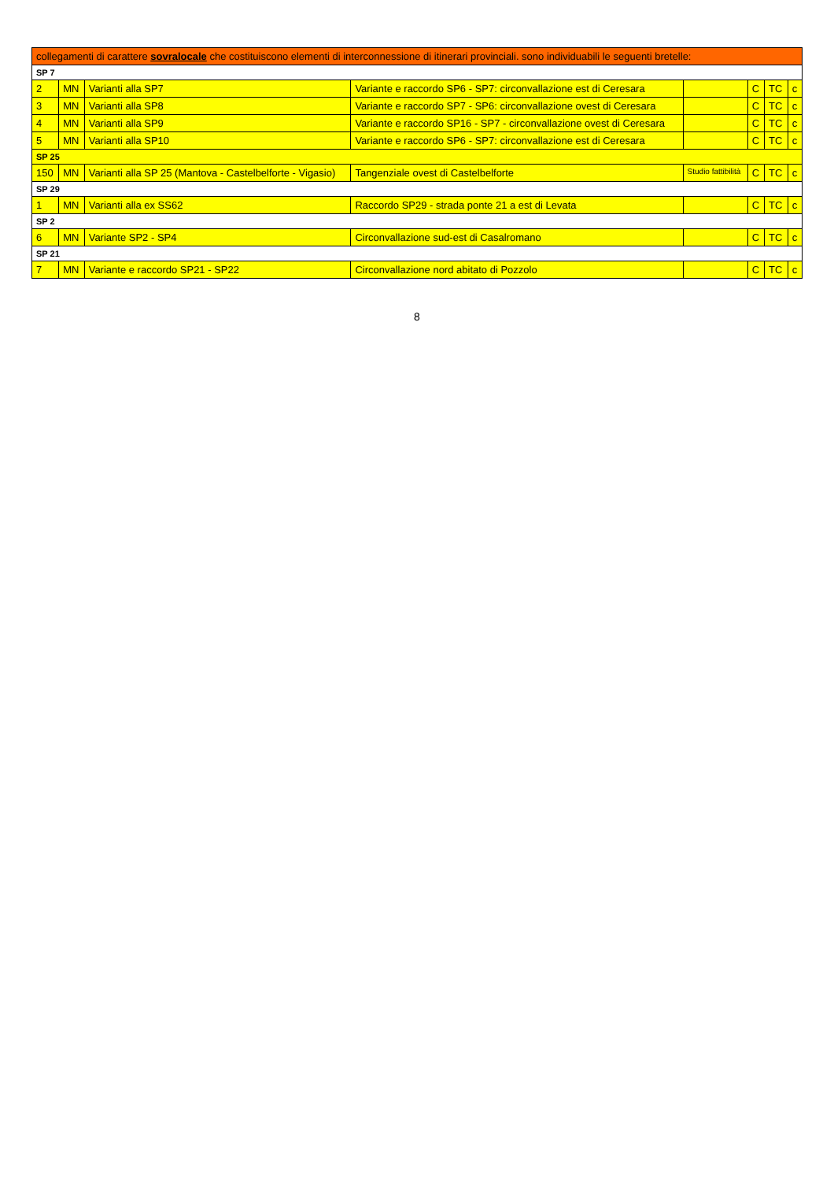| collegamenti di carattere sovralocale che costituiscono elementi di interconnessione di itinerari provinciali. sono individuabili le seguenti bretelle: | | | | | | | |
| SP 7 | | | | | | | |
| 2 | MN | Varianti alla SP7 | Variante e raccordo SP6 - SP7: circonvallazione est di Ceresara | | C | TC | c |
| 3 | MN | Varianti alla SP8 | Variante e raccordo SP7 - SP6: circonvallazione ovest di Ceresara | | C | TC | c |
| 4 | MN | Varianti alla SP9 | Variante e raccordo SP16 - SP7 - circonvallazione ovest di Ceresara | | C | TC | c |
| 5 | MN | Varianti alla SP10 | Variante e raccordo SP6 - SP7: circonvallazione est di Ceresara | | C | TC | c |
| SP 25 | | | | | | | |
| 150 | MN | Varianti alla SP 25 (Mantova - Castelbelforte - Vigasio) | Tangenziale ovest di Castelbelforte | Studio fattibilità | C | TC | c |
| SP 29 | | | | | | | |
| 1 | MN | Varianti alla ex SS62 | Raccordo SP29 - strada ponte 21 a est di Levata | | C | TC | c |
| SP 2 | | | | | | | |
| 6 | MN | Variante SP2 - SP4 | Circonvallazione sud-est di Casalromano | | C | TC | c |
| SP 21 | | | | | | | |
| 7 | MN | Variante e raccordo SP21 - SP22 | Circonvallazione nord abitato di Pozzolo | | C | TC | c |
8